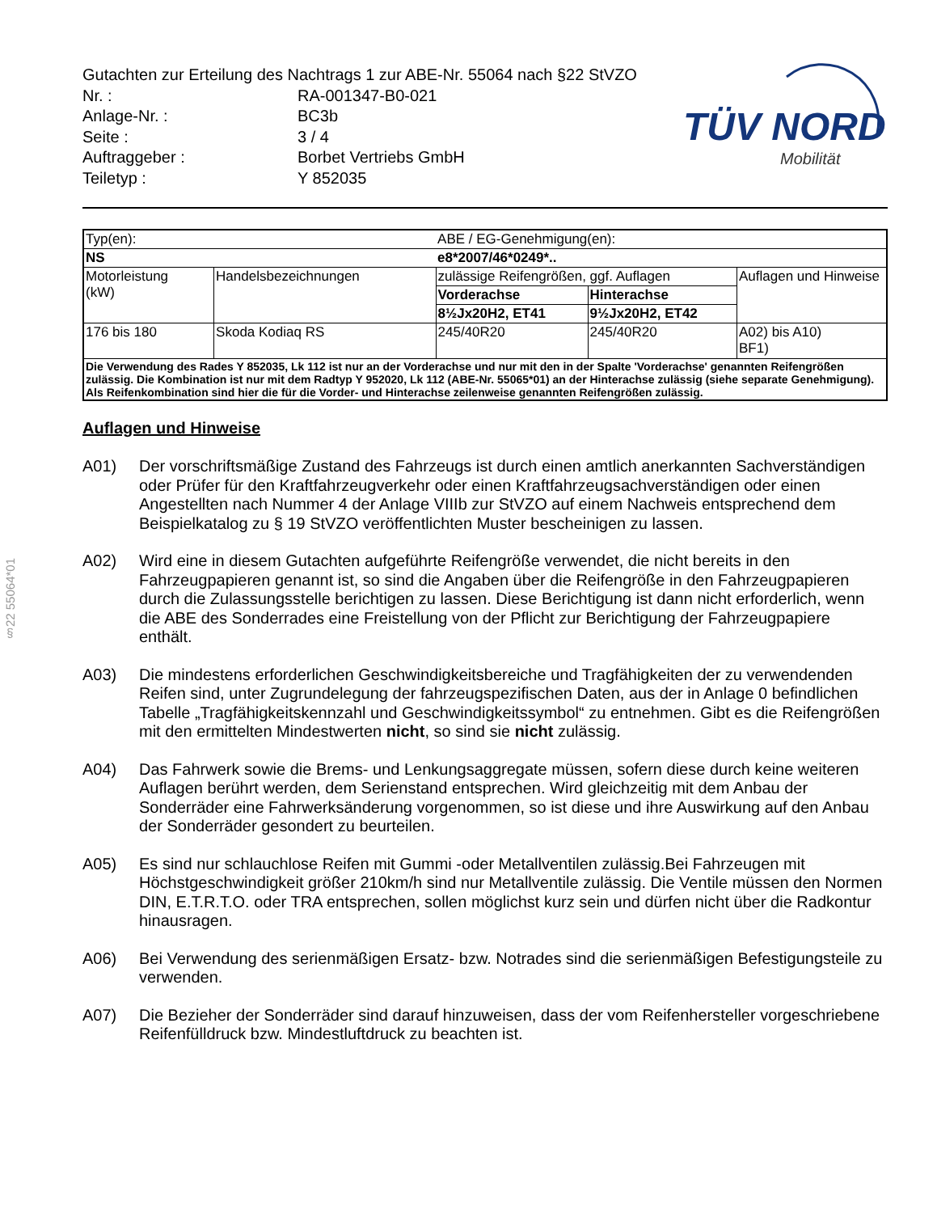§22 55064*01
Gutachten zur Erteilung des Nachtrags 1 zur ABE-Nr. 55064 nach §22 StVZO
Nr. : RA-001347-B0-021
Anlage-Nr. : BC3b
Seite : 3 / 4
Auftraggeber : Borbet Vertriebs GmbH
Teiletyp : Y 852035
TÜV NORD
Mobilität
| Typ(en): | | ABE / EG-Genehmigung(en): | | |
| NS | | e8*2007/46*0249*.. | | |
| Motorleistung (kW) | Handelsbezeichnungen | zulässige Reifengrößen, ggf. Auflagen | | Auflagen und Hinweise |
| | | Vorderachse | Hinterachse | |
| | | 8½Jx20H2, ET41 | 9½Jx20H2, ET42 | |
| 176 bis 180 | Skoda Kodiaq RS | 245/40R20 | 245/40R20 | A02) bis A10) BF1) |
| Die Verwendung des Rades Y 852035, Lk 112 ist nur an der Vorderachse und nur mit den in der Spalte 'Vorderachse' genannten Reifengrößen zulässig. Die Kombination ist nur mit dem Radtyp Y 952020, Lk 112 (ABE-Nr. 55065*01) an der Hinterachse zulässig (siehe separate Genehmigung). Als Reifenkombination sind hier die für die Vorder- und Hinterachse zeilenweise genannten Reifengrößen zulässig. | | | | |
Auflagen und Hinweise
A01) Der vorschriftsmäßige Zustand des Fahrzeugs ist durch einen amtlich anerkannten Sachverständigen oder Prüfer für den Kraftfahrzeugverkehr oder einen Kraftfahrzeugsachverständigen oder einen Angestellten nach Nummer 4 der Anlage VIIIb zur StVZO auf einem Nachweis entsprechend dem Beispielkatalog zu § 19 StVZO veröffentlichten Muster bescheinigen zu lassen.
A02) Wird eine in diesem Gutachten aufgeführte Reifengröße verwendet, die nicht bereits in den Fahrzeugpapieren genannt ist, so sind die Angaben über die Reifengröße in den Fahrzeugpapieren durch die Zulassungsstelle berichtigen zu lassen. Diese Berichtigung ist dann nicht erforderlich, wenn die ABE des Sonderrades eine Freistellung von der Pflicht zur Berichtigung der Fahrzeugpapiere enthält.
A03) Die mindestens erforderlichen Geschwindigkeitsbereiche und Tragfähigkeiten der zu verwendenden Reifen sind, unter Zugrundelegung der fahrzeugspezifischen Daten, aus der in Anlage 0 befindlichen Tabelle „Tragfähigkeitskennzahl und Geschwindigkeitssymbol“ zu entnehmen. Gibt es die Reifengrößen mit den ermittelten Mindestwerten nicht, so sind sie nicht zulässig.
A04) Das Fahrwerk sowie die Brems- und Lenkungsaggregate müssen, sofern diese durch keine weiteren Auflagen berührt werden, dem Serienstand entsprechen. Wird gleichzeitig mit dem Anbau der Sonderräder eine Fahrwerksänderung vorgenommen, so ist diese und ihre Auswirkung auf den Anbau der Sonderräder gesondert zu beurteilen.
A05) Es sind nur schlauchlose Reifen mit Gummi -oder Metallventilen zulässig.Bei Fahrzeugen mit Höchstgeschwindigkeit größer 210km/h sind nur Metallventile zulässig. Die Ventile müssen den Normen DIN, E.T.R.T.O. oder TRA entsprechen, sollen möglichst kurz sein und dürfen nicht über die Radkontur hinausragen.
A06) Bei Verwendung des serienmäßigen Ersatz- bzw. Notrades sind die serienmäßigen Befestigungsteile zu verwenden.
A07) Die Bezieher der Sonderräder sind darauf hinzuweisen, dass der vom Reifenhersteller vorgeschriebene Reifenfülldruck bzw. Mindestluftdruck zu beachten ist.